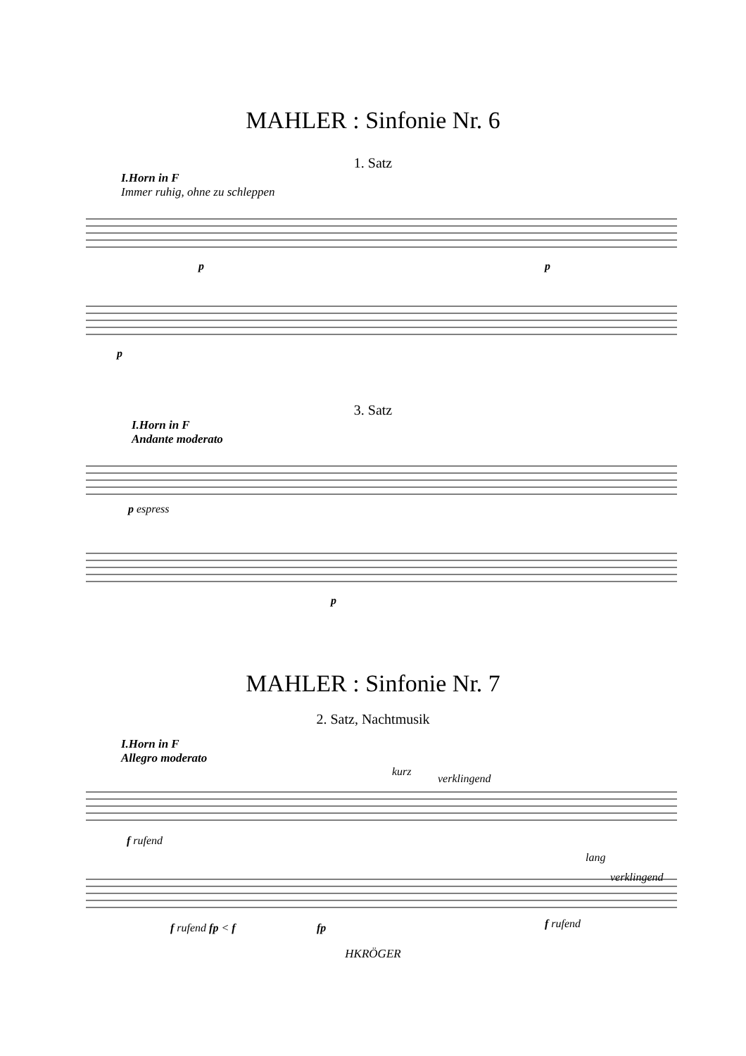MAHLER : Sinfonie Nr. 6
1. Satz
I.Horn in F
Immer ruhig, ohne zu schleppen
p
p
p
3. Satz
I.Horn in F
Andante moderato
p espress
p
MAHLER : Sinfonie Nr. 7
2. Satz, Nachtmusik
I.Horn in F
Allegro moderato
kurz
verklingend
f rufend
lang
verklingend
f rufend fp < f
fp
f rufend
HKRÖGER